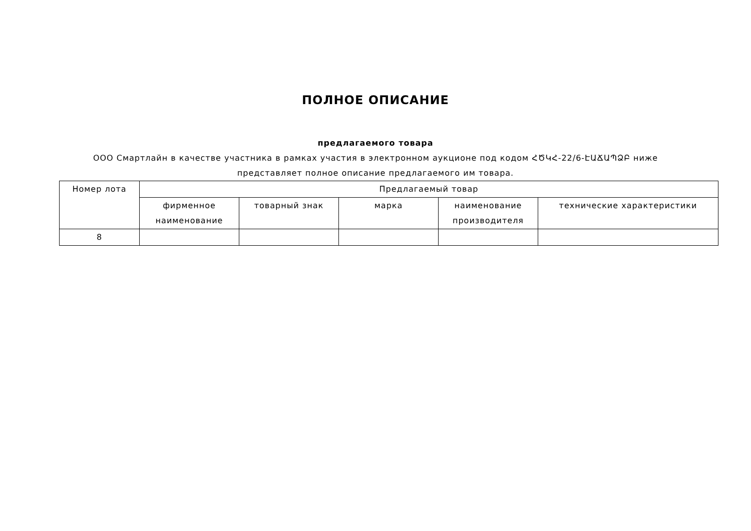ПОЛНОЕ ОПИСАНИЕ
предлагаемого товара
ООО Смартлайн в качестве участника в рамках участия в электронном аукционе под кодом ՀԾԿՀ-22/6-ԷԱՃԱՊՁԲ ниже представляет полное описание предлагаемого им товара.
| Номер лота | Предлагаемый товар | | | | |
| --- | --- | --- | --- | --- | --- |
| | фирменное наименование | товарный знак | марка | наименование производителя | технические характеристики |
| 8 | | | | | |